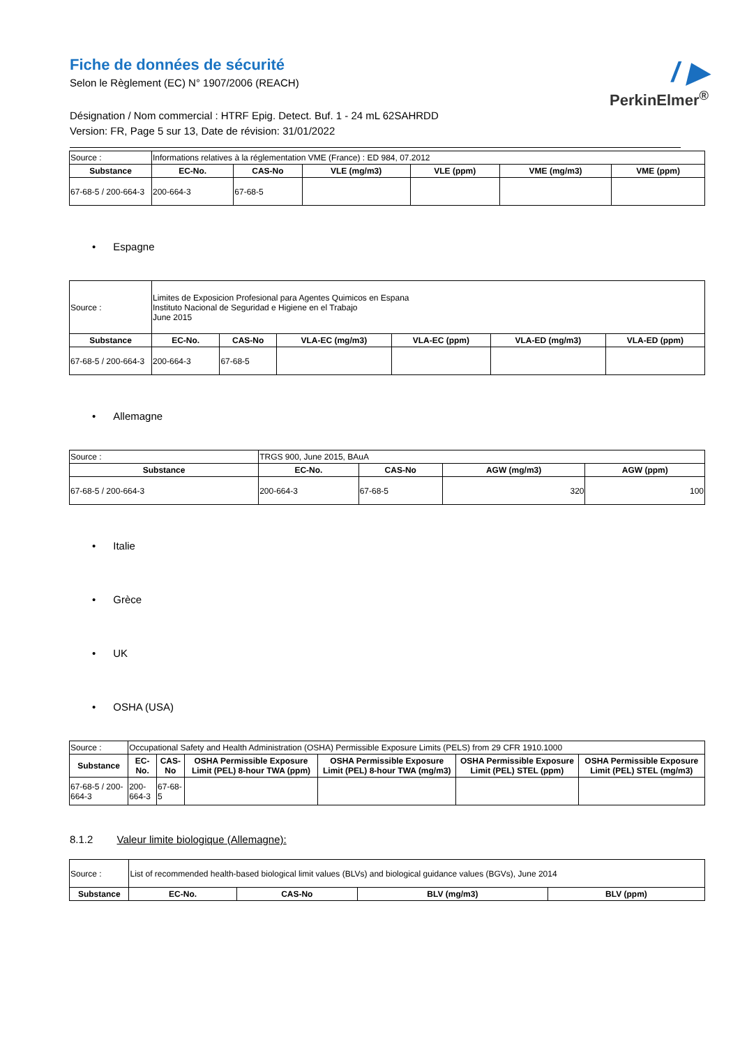/ ▶
PerkinElmer<sup>®</sup>
Fiche de données de sécurité
Selon le Règlement (EC) N° 1907/2006 (REACH)
Désignation / Nom commercial : HTRF Epig. Detect. Buf. 1 - 24 mL 62SAHRDD
Version: FR, Page 5 sur 13, Date de révision: 31/01/2022
| Source : | Informations relatives à la réglementation VME (France) : ED 984, 07.2012 | | | | | |
| Substance | EC-No. | CAS-No | VLE (mg/m3) | VLE (ppm) | VME (mg/m3) | VME (ppm) |
| 67-68-5 / 200-664-3 | 200-664-3 | 67-68-5 | | | | |
• Espagne
| Source : | Limites de Exposicion Profesional para Agentes Quimicos en Espana Instituto Nacional de Seguridad e Higiene en el Trabajo June 2015 | | | | | |
| Substance | EC-No. | CAS-No | VLA-EC (mg/m3) | VLA-EC (ppm) | VLA-ED (mg/m3) | VLA-ED (ppm) |
| 67-68-5 / 200-664-3 | 200-664-3 | 67-68-5 | | | | |
• Allemagne
| Source : | TRGS 900, June 2015, BAuA | | | |
| Substance | EC-No. | CAS-No | AGW (mg/m3) | AGW (ppm) |
| 67-68-5 / 200-664-3 | 200-664-3 | 67-68-5 | 320 | 100 |
• Italie
• Grèce
• UK
• OSHA (USA)
| Source : | Occupational Safety and Health Administration (OSHA) Permissible Exposure Limits (PELS) from 29 CFR 1910.1000 | | | | | |
| Substance | EC-No. | CAS-No | OSHA Permissible Exposure Limit (PEL) 8-hour TWA (ppm) | OSHA Permissible Exposure Limit (PEL) 8-hour TWA (mg/m3) | OSHA Permissible Exposure Limit (PEL) STEL (ppm) | OSHA Permissible Exposure Limit (PEL) STEL (mg/m3) |
| 67-68-5 / 200-664-3 | 200-664-3 | 67-68-5 | | | | |
8.1.2 Valeur limite biologique (Allemagne):
| Source : | List of recommended health-based biological limit values (BLVs) and biological guidance values (BGVs), June 2014 | | | |
| Substance | EC-No. | CAS-No | BLV (mg/m3) | BLV (ppm) |